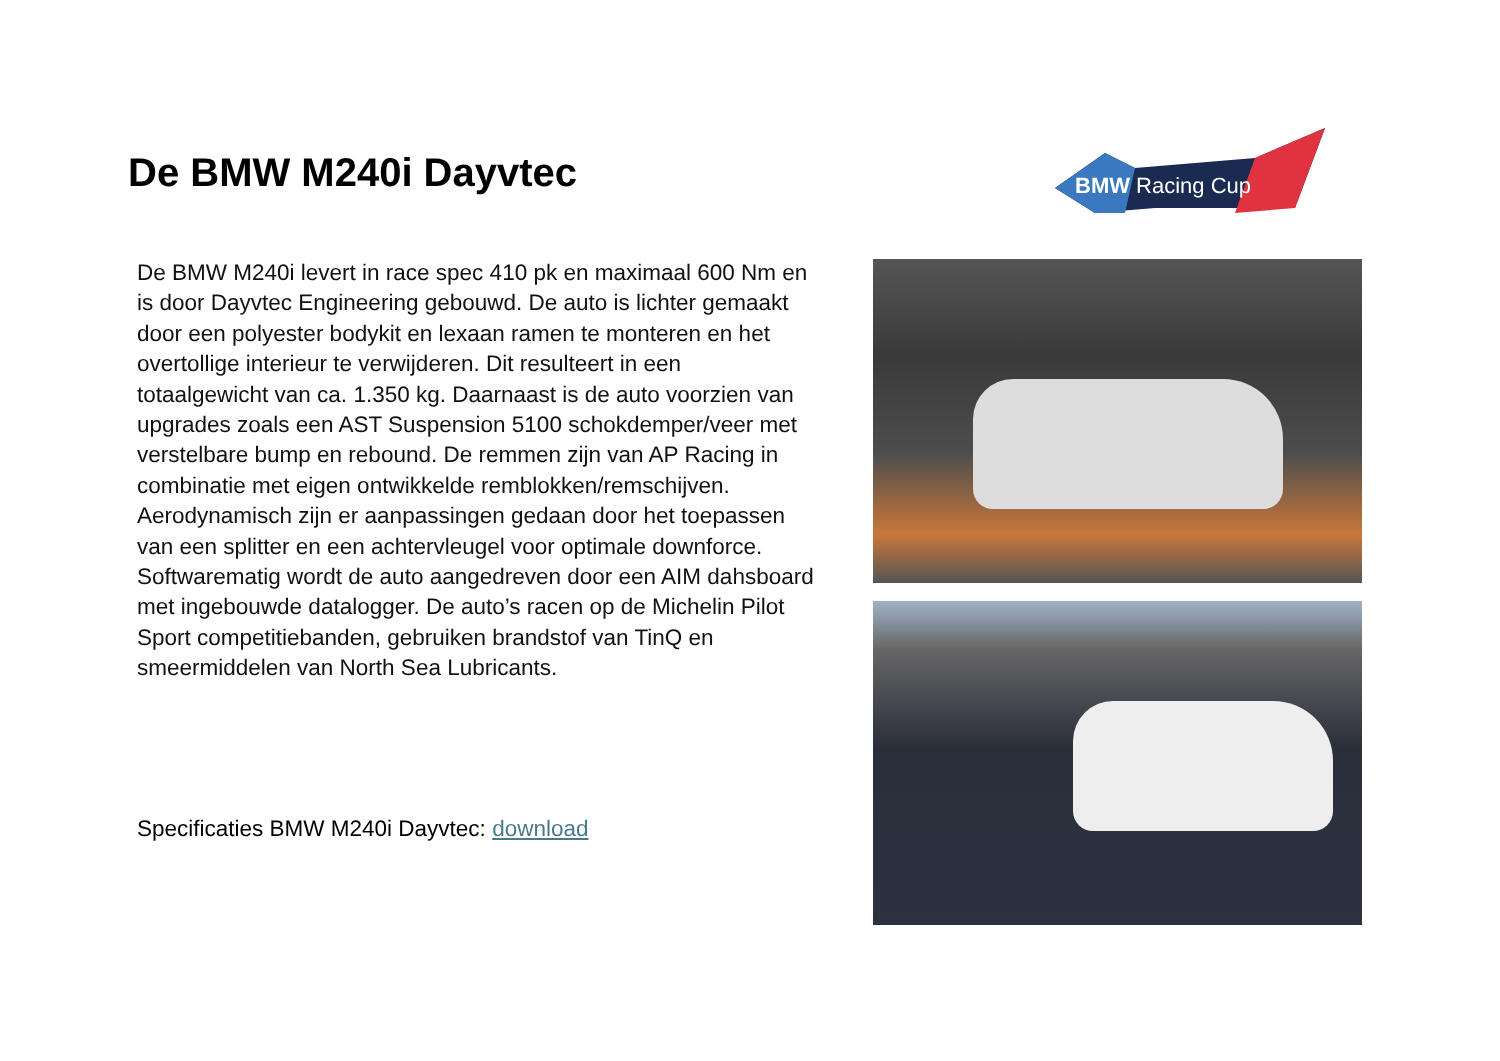BMW Racing Cup
De BMW M240i Dayvtec
De BMW M240i levert in race spec 410 pk en maximaal 600 Nm en is door Dayvtec Engineering gebouwd. De auto is lichter gemaakt door een polyester bodykit en lexaan ramen te monteren en het overtollige interieur te verwijderen. Dit resulteert in een totaalgewicht van ca. 1.350 kg. Daarnaast is de auto voorzien van upgrades zoals een AST Suspension 5100 schokdemper/veer met verstelbare bump en rebound. De remmen zijn van AP Racing in combinatie met eigen ontwikkelde remblokken/remschijven. Aerodynamisch zijn er aanpassingen gedaan door het toepassen van een splitter en een achtervleugel voor optimale downforce. Softwarematig wordt de auto aangedreven door een AIM dahsboard met ingebouwde datalogger. De auto’s racen op de Michelin Pilot Sport competitiebanden, gebruiken brandstof van TinQ en smeermiddelen van North Sea Lubricants.
Specificaties BMW M240i Dayvtec: download